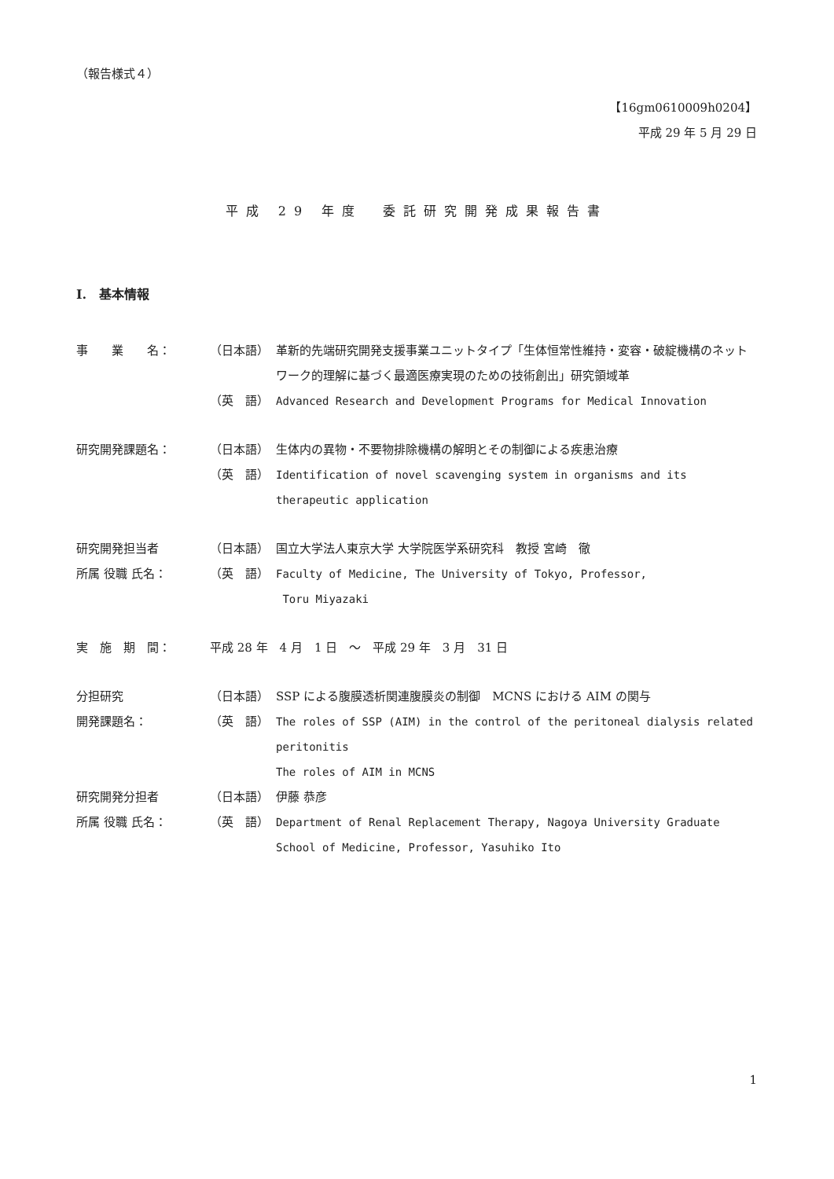（報告様式４）
【16gm0610009h0204】
平成 29 年 5 月 29 日
平成 29 年度　委託研究開発成果報告書
I.　基本情報
事　　業　　名： （日本語） 革新的先端研究開発支援事業ユニットタイプ「生体恒常性維持・変容・破綻機構のネットワーク的理解に基づく最適医療実現のための技術創出」研究領域革
（英　語） Advanced Research and Development Programs for Medical Innovation
研究開発課題名： （日本語） 生体内の異物・不要物排除機構の解明とその制御による疾患治療
（英　語） Identification of novel scavenging system in organisms and its therapeutic application
研究開発担当者 （日本語） 国立大学法人東京大学 大学院医学系研究科　教授 宮崎　徹
所属 役職 氏名： （英　語） Faculty of Medicine, The University of Tokyo, Professor,
Toru Miyazaki
実　施　期　間： 平成 28 年　4 月　1 日　～　平成 29 年　3 月　31 日
分担研究 （日本語） SSP による腹膜透析関連腹膜炎の制御　MCNS における AIM の関与
開発課題名： （英　語） The roles of SSP (AIM) in the control of the peritoneal dialysis related peritonitis
The roles of AIM in MCNS
研究開発分担者 （日本語） 伊藤 恭彦
所属 役職 氏名： （英　語） Department of Renal Replacement Therapy, Nagoya University Graduate School of Medicine, Professor, Yasuhiko Ito
1